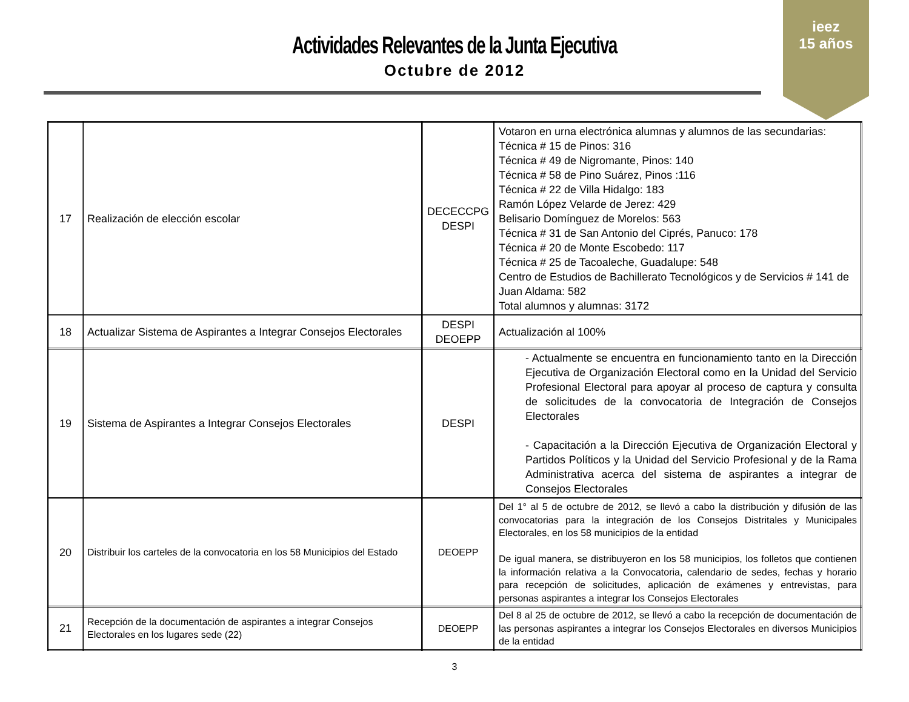ieez
15 años
Actividades Relevantes de la Junta Ejecutiva
Octubre de 2012
| 17 | Realización de elección escolar | DECECCPG DESPI | Votaron en urna electrónica alumnas y alumnos de las secundarias: Técnica # 15 de Pinos: 316 Técnica # 49 de Nigromante, Pinos: 140 Técnica # 58 de Pino Suárez, Pinos :116 Técnica # 22 de Villa Hidalgo: 183 Ramón López Velarde de Jerez: 429 Belisario Domínguez de Morelos: 563 Técnica # 31 de San Antonio del Ciprés, Panuco: 178 Técnica # 20 de Monte Escobedo: 117 Técnica # 25 de Tacoaleche, Guadalupe: 548 Centro de Estudios de Bachillerato Tecnológicos y de Servicios # 141 de Juan Aldama: 582 Total alumnos y alumnas: 3172 |
| 18 | Actualizar Sistema de Aspirantes a Integrar Consejos Electorales | DESPI DEOEPP | Actualización al 100% |
| 19 | Sistema de Aspirantes a Integrar Consejos Electorales | DESPI | - Actualmente se encuentra en funcionamiento tanto en la Dirección Ejecutiva de Organización Electoral como en la Unidad del Servicio Profesional Electoral para apoyar al proceso de captura y consulta de solicitudes de la convocatoria de Integración de Consejos Electorales - Capacitación a la Dirección Ejecutiva de Organización Electoral y Partidos Políticos y la Unidad del Servicio Profesional y de la Rama Administrativa acerca del sistema de aspirantes a integrar de Consejos Electorales |
| 20 | Distribuir los carteles de la convocatoria en los 58 Municipios del Estado | DEOEPP | Del 1° al 5 de octubre de 2012, se llevó a cabo la distribución y difusión de las convocatorias para la integración de los Consejos Distritales y Municipales Electorales, en los 58 municipios de la entidad De igual manera, se distribuyeron en los 58 municipios, los folletos que contienen la información relativa a la Convocatoria, calendario de sedes, fechas y horario para recepción de solicitudes, aplicación de exámenes y entrevistas, para personas aspirantes a integrar los Consejos Electorales |
| 21 | Recepción de la documentación de aspirantes a integrar Consejos Electorales en los lugares sede (22) | DEOEPP | Del 8 al 25 de octubre de 2012, se llevó a cabo la recepción de documentación de las personas aspirantes a integrar los Consejos Electorales en diversos Municipios de la entidad |
3